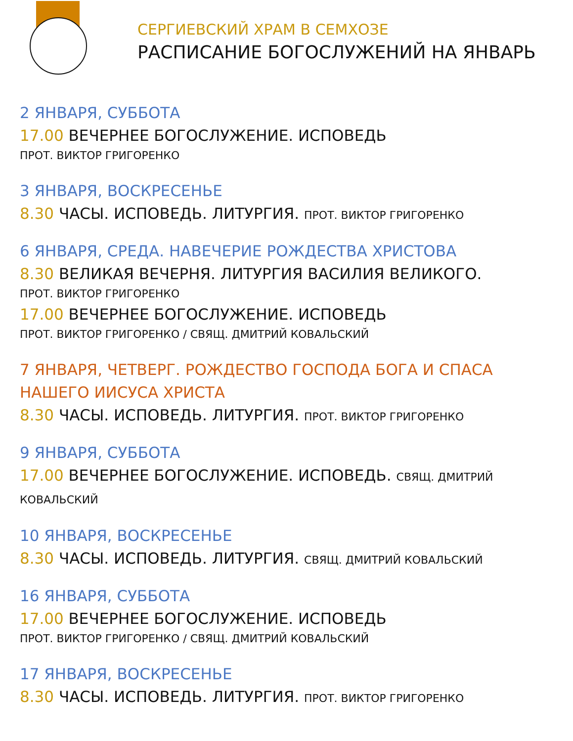СЕРГИЕВСКИЙ ХРАМ В СЕМХОЗЕ
РАСПИСАНИЕ БОГОСЛУЖЕНИЙ НА ЯНВАРЬ
2 ЯНВАРЯ, СУББОТА
17.00 ВЕЧЕРНЕЕ БОГОСЛУЖЕНИЕ. ИСПОВЕДЬ
ПРОТ. ВИКТОР ГРИГОРЕНКО
3 ЯНВАРЯ, ВОСКРЕСЕНЬЕ
8.30 ЧАСЫ. ИСПОВЕДЬ. ЛИТУРГИЯ. ПРОТ. ВИКТОР ГРИГОРЕНКО
6 ЯНВАРЯ, СРЕДА. НАВЕЧЕРИЕ РОЖДЕСТВА ХРИСТОВА
8.30 ВЕЛИКАЯ ВЕЧЕРНЯ. ЛИТУРГИЯ ВАСИЛИЯ ВЕЛИКОГО.
ПРОТ. ВИКТОР ГРИГОРЕНКО
17.00 ВЕЧЕРНЕЕ БОГОСЛУЖЕНИЕ. ИСПОВЕДЬ
ПРОТ. ВИКТОР ГРИГОРЕНКО / СВЯЩ. ДМИТРИЙ КОВАЛЬСКИЙ
7 ЯНВАРЯ, ЧЕТВЕРГ. РОЖДЕСТВО ГОСПОДА БОГА И СПАСА НАШЕГО ИИСУСА ХРИСТА
8.30 ЧАСЫ. ИСПОВЕДЬ. ЛИТУРГИЯ. ПРОТ. ВИКТОР ГРИГОРЕНКО
9 ЯНВАРЯ, СУББОТА
17.00 ВЕЧЕРНЕЕ БОГОСЛУЖЕНИЕ. ИСПОВЕДЬ. СВЯЩ. ДМИТРИЙ КОВАЛЬСКИЙ
10 ЯНВАРЯ, ВОСКРЕСЕНЬЕ
8.30 ЧАСЫ. ИСПОВЕДЬ. ЛИТУРГИЯ. СВЯЩ. ДМИТРИЙ КОВАЛЬСКИЙ
16 ЯНВАРЯ, СУББОТА
17.00 ВЕЧЕРНЕЕ БОГОСЛУЖЕНИЕ. ИСПОВЕДЬ
ПРОТ. ВИКТОР ГРИГОРЕНКО / СВЯЩ. ДМИТРИЙ КОВАЛЬСКИЙ
17 ЯНВАРЯ, ВОСКРЕСЕНЬЕ
8.30 ЧАСЫ. ИСПОВЕДЬ. ЛИТУРГИЯ. ПРОТ. ВИКТОР ГРИГОРЕНКО